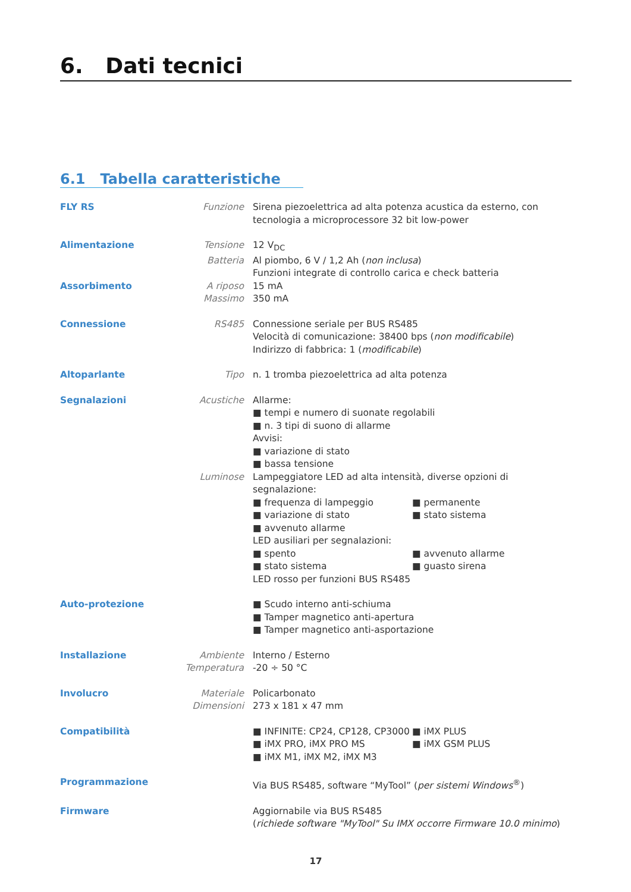6. Dati tecnici
6.1 Tabella caratteristiche
| FLY RS | Funzione | Sirena piezoelettrica ad alta potenza acustica da esterno, con tecnologia a microprocessore 32 bit low-power |
| Alimentazione | Tensione | 12 V<sub>DC</sub> |
| | Batteria | Al piombo, 6 V / 1,2 Ah ( non inclusa ) Funzioni integrate di controllo carica e check batteria |
| Assorbimento | A riposo | 15 mA |
| | Massimo | 350 mA |
| Connessione | RS485 | Connessione seriale per BUS RS485 Velocità di comunicazione: 38400 bps ( non modificabile ) Indirizzo di fabbrica: 1 ( modificabile ) |
| Altoparlante | Tipo | n. 1 tromba piezoelettrica ad alta potenza |
| Segnalazioni | Acustiche | Allarme: ■ tempi e numero di suonate regolabili ■ n. 3 tipi di suono di allarme Avvisi: ■ variazione di stato ■ bassa tensione |
| | Luminose | Lampeggiatore LED ad alta intensità, diverse opzioni di segnalazione: ■ frequenza di lampeggio ■ variazione di stato ■ avvenuto allarme ■ permanente ■ stato sistema LED ausiliari per segnalazioni: ■ spento ■ stato sistema ■ avvenuto allarme ■ guasto sirena LED rosso per funzioni BUS RS485 |
| Auto-protezione | | ■ Scudo interno anti-schiuma ■ Tamper magnetico anti-apertura ■ Tamper magnetico anti-asportazione |
| Installazione | Ambiente | Interno / Esterno |
| | Temperatura | -20 ÷ 50 °C |
| Involucro | Materiale | Policarbonato |
| | Dimensioni | 273 x 181 x 47 mm |
| Compatibilità | | ■ INFINITE: CP24, CP128, CP3000 ■ iMX PRO, iMX PRO MS ■ iMX M1, iMX M2, iMX M3 ■ iMX PLUS ■ iMX GSM PLUS |
| Programmazione | | Via BUS RS485, software “MyTool” ( per sistemi Windows<sup>®</sup>) |
| Firmware | | Aggiornabile via BUS RS485 ( richiede software "MyTool" Su IMX occorre Firmware 10.0 minimo ) |
17